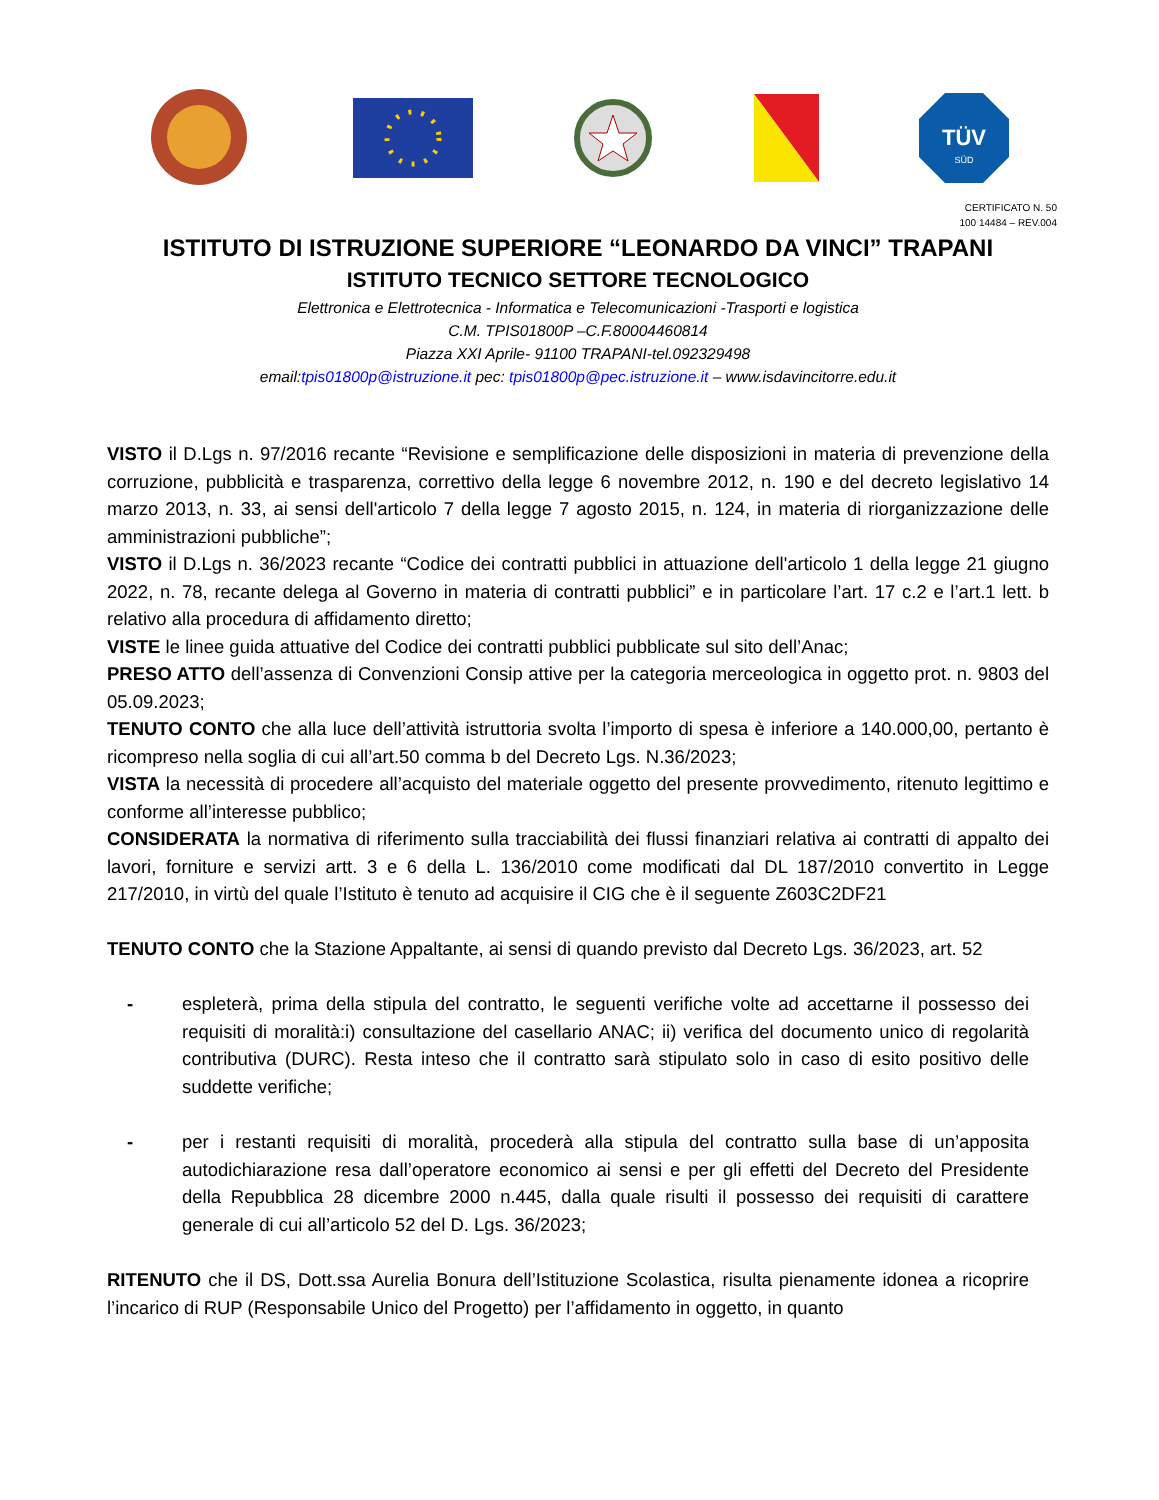TÜV
SÜD
CERTIFICATO N. 50
100 14484 – REV.004
ISTITUTO DI ISTRUZIONE SUPERIORE “LEONARDO DA VINCI” TRAPANI
ISTITUTO TECNICO SETTORE TECNOLOGICO
Elettronica e Elettrotecnica - Informatica e Telecomunicazioni -Trasporti e logistica
C.M. TPIS01800P –C.F.80004460814
Piazza XXI Aprile- 91100 TRAPANI-tel.092329498
email:tpis01800p@istruzione.it pec: tpis01800p@pec.istruzione.it – www.isdavincitorre.edu.it
VISTO il D.Lgs n. 97/2016 recante “Revisione e semplificazione delle disposizioni in materia di prevenzione della corruzione, pubblicità e trasparenza, correttivo della legge 6 novembre 2012, n. 190 e del decreto legislativo 14 marzo 2013, n. 33, ai sensi dell'articolo 7 della legge 7 agosto 2015, n. 124, in materia di riorganizzazione delle amministrazioni pubbliche”;
VISTO il D.Lgs n. 36/2023 recante “Codice dei contratti pubblici in attuazione dell'articolo 1 della legge 21 giugno 2022, n. 78, recante delega al Governo in materia di contratti pubblici” e in particolare l’art. 17 c.2 e l’art.1 lett. b relativo alla procedura di affidamento diretto;
VISTE le linee guida attuative del Codice dei contratti pubblici pubblicate sul sito dell’Anac;
PRESO ATTO dell’assenza di Convenzioni Consip attive per la categoria merceologica in oggetto prot. n. 9803 del 05.09.2023;
TENUTO CONTO che alla luce dell’attività istruttoria svolta l’importo di spesa è inferiore a 140.000,00, pertanto è ricompreso nella soglia di cui all’art.50 comma b del Decreto Lgs. N.36/2023;
VISTA la necessità di procedere all’acquisto del materiale oggetto del presente provvedimento, ritenuto legittimo e conforme all’interesse pubblico;
CONSIDERATA la normativa di riferimento sulla tracciabilità dei flussi finanziari relativa ai contratti di appalto dei lavori, forniture e servizi artt. 3 e 6 della L. 136/2010 come modificati dal DL 187/2010 convertito in Legge 217/2010, in virtù del quale l’Istituto è tenuto ad acquisire il CIG che è il seguente Z603C2DF21
TENUTO CONTO che la Stazione Appaltante, ai sensi di quando previsto dal Decreto Lgs. 36/2023, art. 52
- espleterà, prima della stipula del contratto, le seguenti verifiche volte ad accettarne il possesso dei requisiti di moralità:i) consultazione del casellario ANAC; ii) verifica del documento unico di regolarità contributiva (DURC). Resta inteso che il contratto sarà stipulato solo in caso di esito positivo delle suddette verifiche;
- per i restanti requisiti di moralità, procederà alla stipula del contratto sulla base di un’apposita autodichiarazione resa dall’operatore economico ai sensi e per gli effetti del Decreto del Presidente della Repubblica 28 dicembre 2000 n.445, dalla quale risulti il possesso dei requisiti di carattere generale di cui all’articolo 52 del D. Lgs. 36/2023;
RITENUTO che il DS, Dott.ssa Aurelia Bonura dell’Istituzione Scolastica, risulta pienamente idonea a ricoprire l’incarico di RUP (Responsabile Unico del Progetto) per l’affidamento in oggetto, in quanto